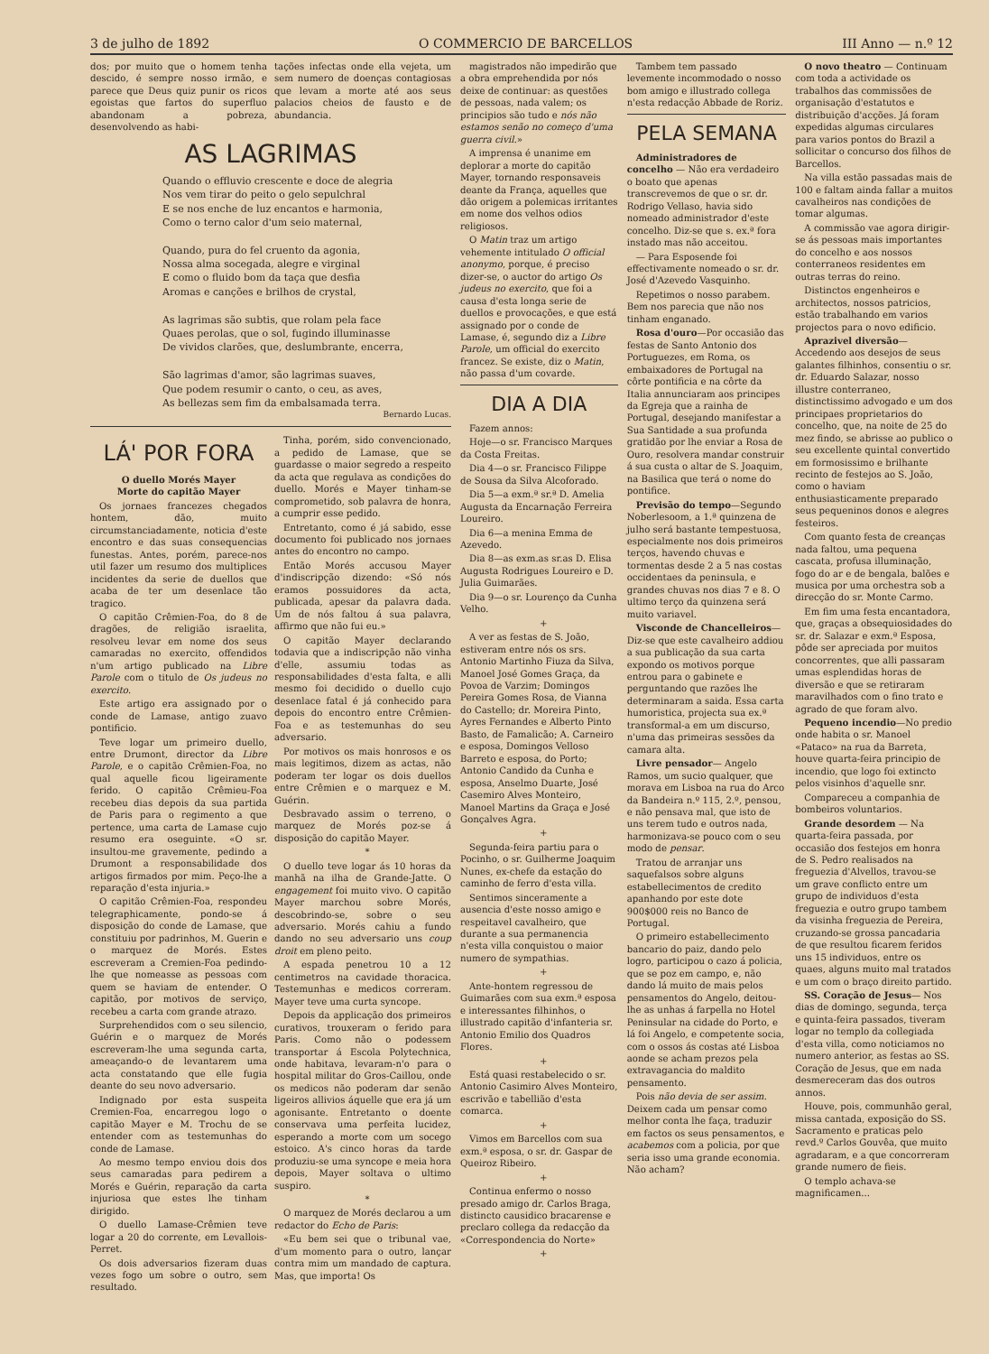3 de julho de 1892 O COMMERCIO DE BARCELLOS III Anno — n.º 12
dos; por muito que o homem tenha descido, é sempre nosso irmão, e parece que Deus quiz punir os ricos egoistas que fartos do superfluo abandonam a pobreza, desenvolvendo as habi-
tações infectas onde ella vejeta, um sem numero de doenças contagiosas que levam a morte até aos seus palacios cheios de fausto e de abundancia.
AS LAGRIMAS
Quando o effluvio crescente e doce de alegria
Nos vem tirar do peito o gelo sepulchral
E se nos enche de luz encantos e harmonia,
Como o terno calor d'um seio maternal,
Quando, pura do fel cruento da agonia,
Nossa alma socegada, alegre e virginal
E como o fluido bom da taça que desfia
Aromas e canções e brilhos de crystal,
As lagrimas são subtis, que rolam pela face
Quaes perolas, que o sol, fugindo illuminasse
De vividos clarões, que, deslumbrante, encerra,
São lagrimas d'amor, são lagrimas suaves,
Que podem resumir o canto, o ceu, as aves,
As bellezas sem fim da embalsamada terra.
Bernardo Lucas.
LÁ' POR FORA
O duello Morés Mayer
Morte do capitão Mayer
Os jornaes francezes chegados hontem, dão, muito circumstanciadamente, noticia d'este encontro e das suas consequencias funestas. Antes, porém, parece-nos util fazer um resumo dos multiplices incidentes da serie de duellos que acaba de ter um desenlace tão tragico.
O capitão Crêmien-Foa, do 8 de dragões, de religião israelita, resolveu levar em nome dos seus camaradas no exercito, offendidos n'um artigo publicado na Libre Parole com o titulo de Os judeus no exercito.
Este artigo era assignado por o conde de Lamase, antigo zuavo pontificio.
Teve logar um primeiro duello, entre Drumont, director da Libre Parole, e o capitão Crêmien-Foa, no qual aquelle ficou ligeiramente ferido. O capitão Crêmieu-Foa recebeu dias depois da sua partida de Paris para o regimento a que pertence, uma carta de Lamase cujo resumo era oseguinte. «O sr. insultou-me gravemente, pedindo a Drumont a responsabilidade dos artigos firmados por mim. Peço-lhe a reparação d'esta injuria.»
O capitão Crêmien-Foa, respondeu telegraphicamente, pondo-se á disposição do conde de Lamase, que constituiu por padrinhos, M. Guerin e o marquez de Morés. Estes escreveram a Cremien-Foa pedindo-lhe que nomeasse as pessoas com quem se haviam de entender. O capitão, por motivos de serviço, recebeu a carta com grande atrazo.
Surprehendidos com o seu silencio, Guérin e o marquez de Morés escreveram-lhe uma segunda carta, ameaçando-o de levantarem uma acta constatando que elle fugia deante do seu novo adversario.
Indignado por esta suspeita Cremien-Foa, encarregou logo o capitão Mayer e M. Trochu de se entender com as testemunhas do conde de Lamase.
Ao mesmo tempo enviou dois dos seus camaradas para pedirem a Morés e Guérin, reparação da carta injuriosa que estes lhe tinham dirigido.
O duello Lamase-Crêmien teve logar a 20 do corrente, em Levallois-Perret.
Os dois adversarios fizeram duas vezes fogo um sobre o outro, sem resultado.
Tinha, porém, sido convencionado, a pedido de Lamase, que se guardasse o maior segredo a respeito da acta que regulava as condições do duello. Morés e Mayer tinham-se comprometido, sob palavra de honra, a cumprir esse pedido.
Entretanto, como é já sabido, esse documento foi publicado nos jornaes antes do encontro no campo.
Então Morés accusou Mayer d'indiscripção dizendo: «Só nós eramos possuidores da acta, publicada, apesar da palavra dada. Um de nós faltou á sua palavra, affirmo que não fui eu.»
O capitão Mayer declarando todavia que a indiscripção não vinha d'elle, assumiu todas as responsabilidades d'esta falta, e alli mesmo foi decidido o duello cujo desenlace fatal é já conhecido para depois do encontro entre Crêmien-Foa e as testemunhas do seu adversario.
Por motivos os mais honrosos e os mais legitimos, dizem as actas, não poderam ter logar os dois duellos entre Crêmien e o marquez e M. Guérin.
Desbravado assim o terreno, o marquez de Morés poz-se á disposição do capitão Mayer.
*
O duello teve logar ás 10 horas da manhã na ilha de Grande-Jatte. O engagement foi muito vivo. O capitão Mayer marchou sobre Morés, descobrindo-se, sobre o seu adversario. Morés cahiu a fundo dando no seu adversario uns coup droit em pleno peito.
A espada penetrou 10 a 12 centimetros na cavidade thoracica. Testemunhas e medicos correram. Mayer teve uma curta syncope.
Depois da applicação dos primeiros curativos, trouxeram o ferido para Paris. Como não o podessem transportar á Escola Polytechnica, onde habitava, levaram-n'o para o hospital militar do Gros-Caillou, onde os medicos não poderam dar senão ligeiros allivios áquelle que era já um agonisante. Entretanto o doente conservava uma perfeita lucidez, esperando a morte com um socego estoico. A's cinco horas da tarde produziu-se uma syncope e meia hora depois, Mayer soltava o ultimo suspiro.
*
O marquez de Morés declarou a um redactor do Echo de Paris:
«Eu bem sei que o tribunal vae, d'um momento para o outro, lançar contra mim um mandado de captura. Mas, que importa! Os
magistrados não impedirão que a obra emprehendida por nós deixe de continuar: as questões de pessoas, nada valem; os principios são tudo e nós não estamos senão no começo d'uma guerra civil.»
A imprensa é unanime em deplorar a morte do capitão Mayer, tornando responsaveis deante da França, aquelles que dão origem a polemicas irritantes em nome dos velhos odios religiosos.
O Matin traz um artigo vehemente intitulado O official anonymo, porque, é preciso dizer-se, o auctor do artigo Os judeus no exercito, que foi a causa d'esta longa serie de duellos e provocações, e que está assignado por o conde de Lamase, é, segundo diz a Libre Parole, um official do exercito francez. Se existe, diz o Matin, não passa d'um covarde.
DIA A DIA
Fazem annos:
Hoje—o sr. Francisco Marques da Costa Freitas.
Dia 4—o sr. Francisco Filippe de Sousa da Silva Alcoforado.
Dia 5—a exm.ª sr.ª D. Amelia Augusta da Encarnação Ferreira Loureiro.
Dia 6—a menina Emma de Azevedo.
Dia 8—as exm.as sr.as D. Elisa Augusta Rodrigues Loureiro e D. Julia Guimarães.
Dia 9—o sr. Lourenço da Cunha Velho.
+
A ver as festas de S. João, estiveram entre nós os srs. Antonio Martinho Fiuza da Silva, Manoel José Gomes Graça, da Povoa de Varzim; Domingos Pereira Gomes Rosa, de Vianna do Castello; dr. Moreira Pinto, Ayres Fernandes e Alberto Pinto Basto, de Famalicão; A. Carneiro e esposa, Domingos Velloso Barreto e esposa, do Porto; Antonio Candido da Cunha e esposa, Anselmo Duarte, José Casemiro Alves Monteiro, Manoel Martins da Graça e José Gonçalves Agra.
+
Segunda-feira partiu para o Pocinho, o sr. Guilherme Joaquim Nunes, ex-chefe da estação do caminho de ferro d'esta villa.
Sentimos sinceramente a ausencia d'este nosso amigo e respeitavel cavalheiro, que durante a sua permanencia n'esta villa conquistou o maior numero de sympathias.
+
Ante-hontem regressou de Guimarães com sua exm.ª esposa e interessantes filhinhos, o illustrado capitão d'infanteria sr. Antonio Emilio dos Quadros Flores.
+
Está quasi restabelecido o sr. Antonio Casimiro Alves Monteiro, escrivão e tabellião d'esta comarca.
+
Vimos em Barcellos com sua exm.ª esposa, o sr. dr. Gaspar de Queiroz Ribeiro.
+
Continua enfermo o nosso presado amigo dr. Carlos Braga, distincto causidico bracarense e preclaro collega da redacção da «Correspondencia do Norte»
+
Tambem tem passado levemente incommodado o nosso bom amigo e illustrado collega n'esta redacção Abbade de Roriz.
PELA SEMANA
Administradores de concelho — Não era verdadeiro o boato que apenas transcrevemos de que o sr. dr. Rodrigo Vellaso, havia sido nomeado administrador d'este concelho. Diz-se que s. ex.ª fora instado mas não acceitou.
— Para Esposende foi effectivamente nomeado o sr. dr. José d'Azevedo Vasquinho.
Repetimos o nosso parabem. Bem nos parecia que não nos tinham enganado.
Rosa d'ouro—Por occasião das festas de Santo Antonio dos Portuguezes, em Roma, os embaixadores de Portugal na côrte pontificia e na côrte da Italia annunciaram aos principes da Egreja que a rainha de Portugal, desejando manifestar a Sua Santidade a sua profunda gratidão por lhe enviar a Rosa de Ouro, resolvera mandar construir á sua custa o altar de S. Joaquim, na Basilica que terá o nome do pontifice.
Previsão do tempo—Segundo Noberlesoom, a 1.ª quinzena de julho será bastante tempestuosa, especialmente nos dois primeiros terços, havendo chuvas e tormentas desde 2 a 5 nas costas occidentaes da peninsula, e grandes chuvas nos dias 7 e 8. O ultimo terço da quinzena será muito variavel.
Visconde de Chancelleiros—Diz-se que este cavalheiro addiou a sua publicação da sua carta expondo os motivos porque entrou para o gabinete e perguntando que razões lhe determinaram a saida. Essa carta humoristica, projecta sua ex.ª transformal-a em um discurso, n'uma das primeiras sessões da camara alta.
Livre pensador— Angelo Ramos, um sucio qualquer, que morava em Lisboa na rua do Arco da Bandeira n.º 115, 2.º, pensou, e não pensava mal, que isto de uns terem tudo e outros nada, harmonizava-se pouco com o seu modo de pensar.
Tratou de arranjar uns saquefalsos sobre alguns estabellecimentos de credito apanhando por este dote 900$000 reis no Banco de Portugal.
O primeiro estabellecimento bancario do paiz, dando pelo logro, participou o cazo á policia, que se poz em campo, e, não dando lá muito de mais pelos pensamentos do Angelo, deitou-lhe as unhas á farpella no Hotel Peninsular na cidade do Porto, e lá foi Angelo, e competente socia, com o ossos ás costas até Lisboa aonde se acham prezos pela extravagancia do maldito pensamento.
Pois não devia de ser assim. Deixem cada um pensar como melhor conta lhe faça, traduzir em factos os seus pensamentos, e acabemos com a policia, por que seria isso uma grande economia. Não acham?
O novo theatro — Continuam com toda a actividade os trabalhos das commissões de organisação d'estatutos e distribuição d'acções. Já foram expedidas algumas circulares para varios pontos do Brazil a sollicitar o concurso dos filhos de Barcellos.
Na villa estão passadas mais de 100 e faltam ainda fallar a muitos cavalheiros nas condições de tomar algumas.
A commissão vae agora dirigir-se ás pessoas mais importantes do concelho e aos nossos conterraneos residentes em outras terras do reino.
Distinctos engenheiros e architectos, nossos patricios, estão trabalhando em varios projectos para o novo edificio.
Aprazivel diversão—Accedendo aos desejos de seus galantes filhinhos, consentiu o sr. dr. Eduardo Salazar, nosso illustre conterraneo, distinctissimo advogado e um dos principaes proprietarios do concelho, que, na noite de 25 do mez findo, se abrisse ao publico o seu excellente quintal convertido em formosissimo e brilhante recinto de festejos ao S. João, como o haviam enthusiasticamente preparado seus pequeninos donos e alegres festeiros.
Com quanto festa de creanças nada faltou, uma pequena cascata, profusa illuminação, fogo do ar e de bengala, balões e musica por uma orchestra sob a direcção do sr. Monte Carmo.
Em fim uma festa encantadora, que, graças a obsequiosidades do sr. dr. Salazar e exm.ª Esposa, pôde ser apreciada por muitos concorrentes, que alli passaram umas esplendidas horas de diversão e que se retiraram maravilhados com o fino trato e agrado de que foram alvo.
Pequeno incendio—No predio onde habita o sr. Manoel «Pataco» na rua da Barreta, houve quarta-feira principio de incendio, que logo foi extincto pelos visinhos d'aquelle snr.
Compareceu a companhia de bombeiros voluntarios.
Grande desordem — Na quarta-feira passada, por occasião dos festejos em honra de S. Pedro realisados na freguezia d'Alvellos, travou-se um grave conflicto entre um grupo de individuos d'esta freguezia e outro grupo tambem da visinha freguezia de Pereira, cruzando-se grossa pancadaria de que resultou ficarem feridos uns 15 individuos, entre os quaes, alguns muito mal tratados e um com o braço direito partido.
SS. Coração de Jesus— Nos dias de domingo, segunda, terça e quinta-feira passados, tiveram logar no templo da collegiada d'esta villa, como noticiamos no numero anterior, as festas ao SS. Coração de Jesus, que em nada desmereceram das dos outros annos.
Houve, pois, communhão geral, missa cantada, exposição do SS. Sacramento e praticas pelo revd.º Carlos Gouvêa, que muito agradaram, e a que concorreram grande numero de fieis.
O templo achava-se magnificamen...